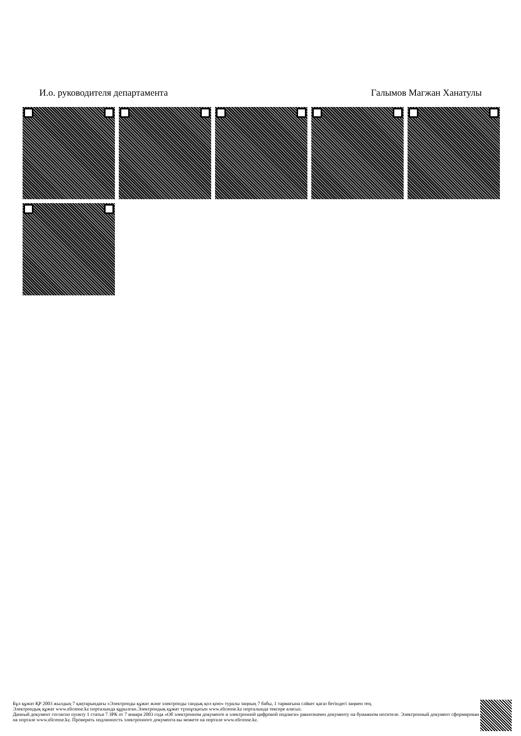И.о. руководителя департамента Галымов Магжан Ханатулы
Бұл құжат ҚР 2003 жылдың 7 қаңтарындағы «Электронды құжат және электронды сандық қол қою» туралы заңның 7 бабы, 1 тармағына сәйкес қағаз бетіндегі заңмен тең.
Электрондық құжат www.elicense.kz порталында құрылған.Электрондық құжат түпнұсқасын www.elicense.kz порталында тексере аласыз.
Данный документ согласно пункту 1 статьи 7 ЗРК от 7 января 2003 года «Об электронном документе и электронной цифровой подписи» равнозначен документу на бумажном носителе. Электронный документ сформирован на портале www.elicense.kz. Проверить подлинность электронного документа вы можете на портале www.elicense.kz.